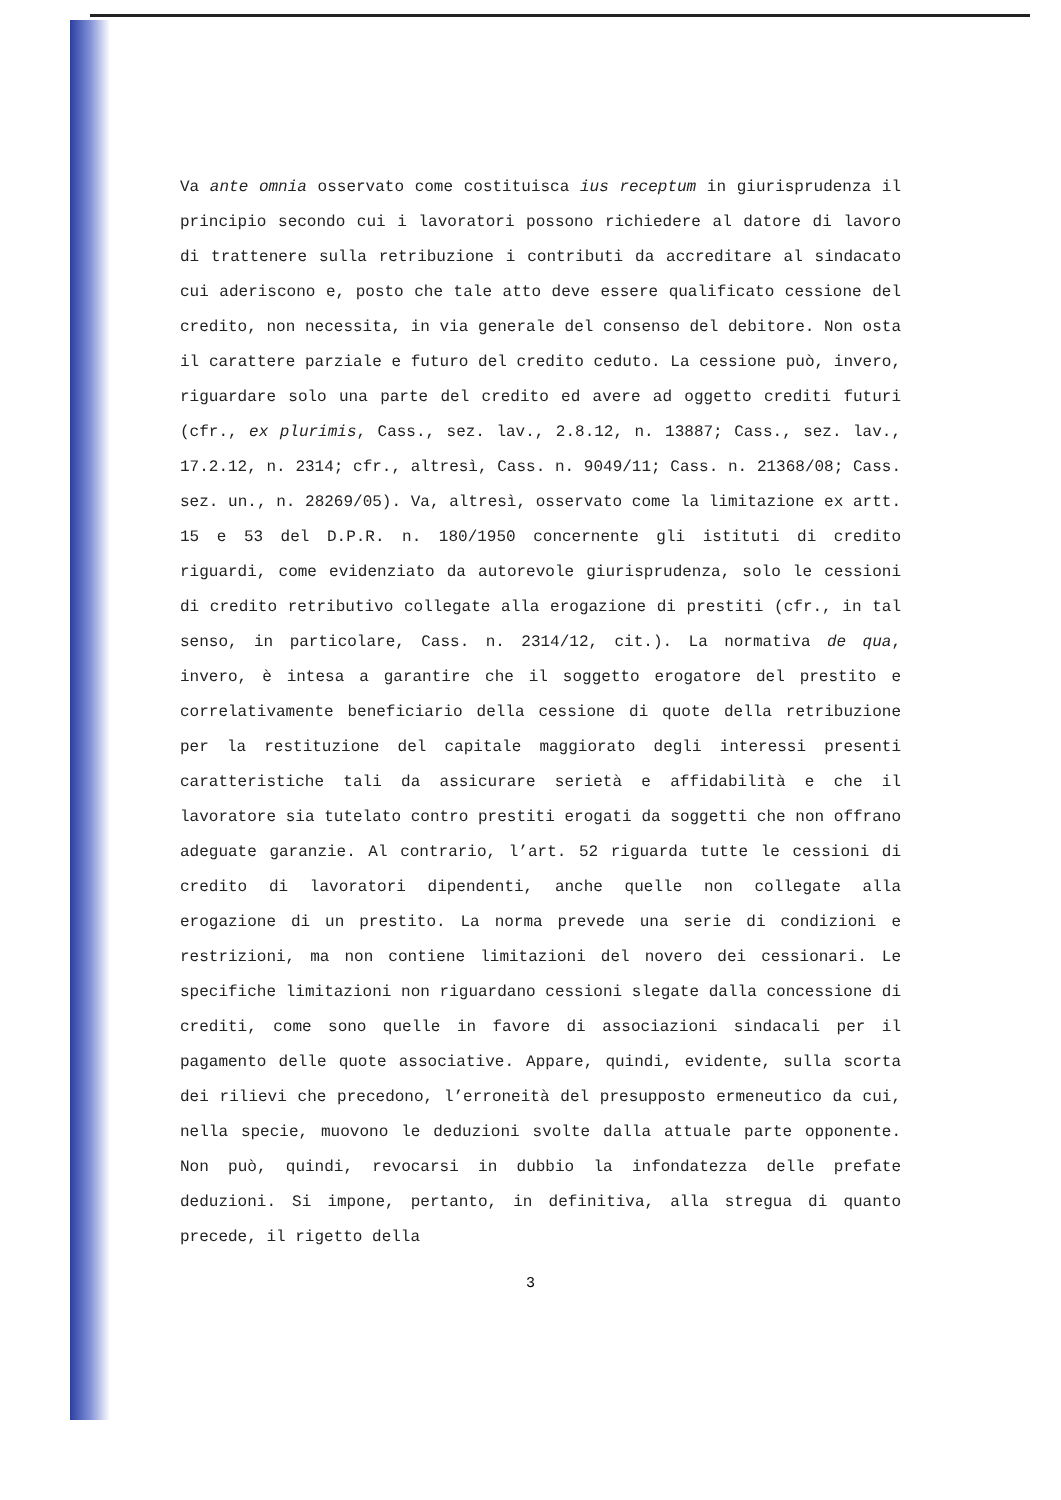Va ante omnia osservato come costituisca ius receptum in giurisprudenza il principio secondo cui i lavoratori possono richiedere al datore di lavoro di trattenere sulla retribuzione i contributi da accreditare al sindacato cui aderiscono e, posto che tale atto deve essere qualificato cessione del credito, non necessita, in via generale del consenso del debitore. Non osta il carattere parziale e futuro del credito ceduto. La cessione può, invero, riguardare solo una parte del credito ed avere ad oggetto crediti futuri (cfr., ex plurimis, Cass., sez. lav., 2.8.12, n. 13887; Cass., sez. lav., 17.2.12, n. 2314; cfr., altresì, Cass. n. 9049/11; Cass. n. 21368/08; Cass. sez. un., n. 28269/05). Va, altresì, osservato come la limitazione ex artt. 15 e 53 del D.P.R. n. 180/1950 concernente gli istituti di credito riguardi, come evidenziato da autorevole giurisprudenza, solo le cessioni di credito retributivo collegate alla erogazione di prestiti (cfr., in tal senso, in particolare, Cass. n. 2314/12, cit.). La normativa de qua, invero, è intesa a garantire che il soggetto erogatore del prestito e correlativamente beneficiario della cessione di quote della retribuzione per la restituzione del capitale maggiorato degli interessi presenti caratteristiche tali da assicurare serietà e affidabilità e che il lavoratore sia tutelato contro prestiti erogati da soggetti che non offrano adeguate garanzie. Al contrario, l’art. 52 riguarda tutte le cessioni di credito di lavoratori dipendenti, anche quelle non collegate alla erogazione di un prestito. La norma prevede una serie di condizioni e restrizioni, ma non contiene limitazioni del novero dei cessionari. Le specifiche limitazioni non riguardano cessioni slegate dalla concessione di crediti, come sono quelle in favore di associazioni sindacali per il pagamento delle quote associative. Appare, quindi, evidente, sulla scorta dei rilievi che precedono, l’erroneità del presupposto ermeneutico da cui, nella specie, muovono le deduzioni svolte dalla attuale parte opponente. Non può, quindi, revocarsi in dubbio la infondatezza delle prefate deduzioni. Si impone, pertanto, in definitiva, alla stregua di quanto precede, il rigetto della
3